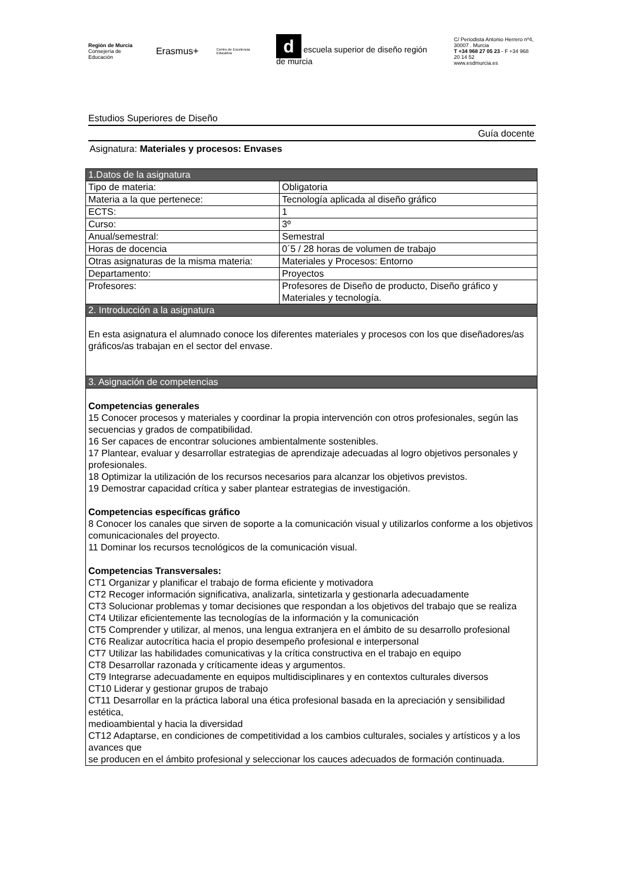Región de Murcia
Consejería de Educación
Erasmus+
Centro de Excelencia Educativa
d escuela superior de diseño región de murcia
C/ Periodista Antonio Herrero nº4,
30007 . Murcia
T +34 968 27 05 23 - F +34 968 20 14 52
www.esdmurcia.es
Estudios Superiores de Diseño
Guía docente
Asignatura: Materiales y procesos: Envases
| 1.Datos de la asignatura | |
| Tipo de materia: | Obligatoria |
| Materia a la que pertenece: | Tecnología aplicada al diseño gráfico |
| ECTS: | 1 |
| Curso: | 3º |
| Anual/semestral: | Semestral |
| Horas de docencia | 0´5 / 28 horas de volumen de trabajo |
| Otras asignaturas de la misma materia: | Materiales y Procesos: Entorno |
| Departamento: | Proyectos |
| Profesores: | Profesores de Diseño de producto, Diseño gráfico y Materiales y tecnología. |
| 2. Introducción a la asignatura | |
| En esta asignatura el alumnado conoce los diferentes materiales y procesos con los que diseñadores/as gráficos/as trabajan en el sector del envase. | |
| 3. Asignación de competencias | |
| Competencias generales 15 Conocer procesos y materiales y coordinar la propia intervención con otros profesionales, según las secuencias y grados de compatibilidad. 16 Ser capaces de encontrar soluciones ambientalmente sostenibles. 17 Plantear, evaluar y desarrollar estrategias de aprendizaje adecuadas al logro objetivos personales y profesionales. 18 Optimizar la utilización de los recursos necesarios para alcanzar los objetivos previstos. 19 Demostrar capacidad crítica y saber plantear estrategias de investigación. Competencias específicas gráfico 8 Conocer los canales que sirven de soporte a la comunicación visual y utilizarlos conforme a los objetivos comunicacionales del proyecto. 11 Dominar los recursos tecnológicos de la comunicación visual. Competencias Transversales: CT1 Organizar y planificar el trabajo de forma eficiente y motivadora CT2 Recoger información significativa, analizarla, sintetizarla y gestionarla adecuadamente CT3 Solucionar problemas y tomar decisiones que respondan a los objetivos del trabajo que se realiza CT4 Utilizar eficientemente las tecnologías de la información y la comunicación CT5 Comprender y utilizar, al menos, una lengua extranjera en el ámbito de su desarrollo profesional CT6 Realizar autocrítica hacia el propio desempeño profesional e interpersonal CT7 Utilizar las habilidades comunicativas y la crítica constructiva en el trabajo en equipo CT8 Desarrollar razonada y críticamente ideas y argumentos. CT9 Integrarse adecuadamente en equipos multidisciplinares y en contextos culturales diversos CT10 Liderar y gestionar grupos de trabajo CT11 Desarrollar en la práctica laboral una ética profesional basada en la apreciación y sensibilidad estética, medioambiental y hacia la diversidad CT12 Adaptarse, en condiciones de competitividad a los cambios culturales, sociales y artísticos y a los avances que se producen en el ámbito profesional y seleccionar los cauces adecuados de formación continuada. | |